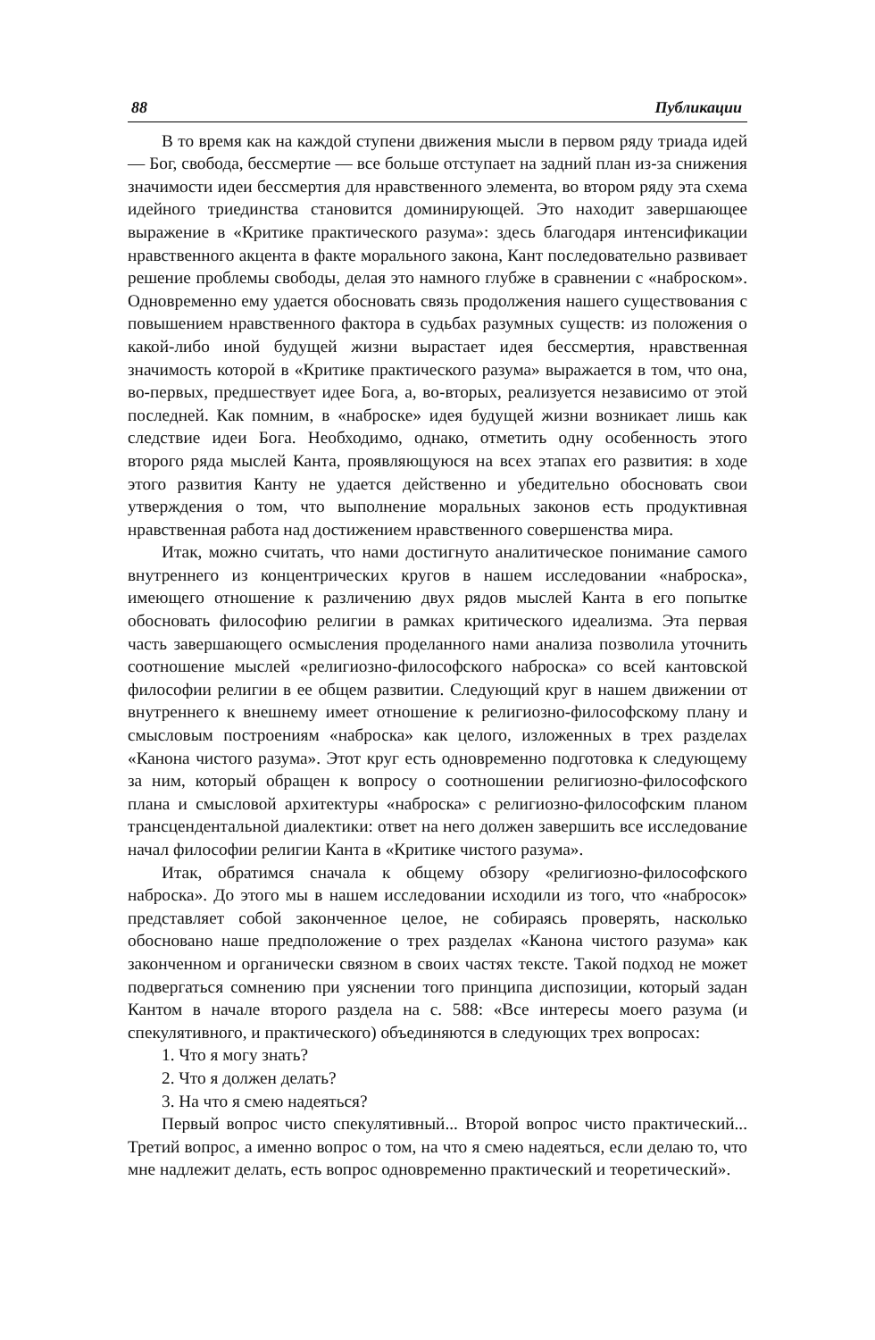88 Публикации
В то время как на каждой ступени движения мысли в первом ряду триада идей — Бог, свобода, бессмертие — все больше отступает на задний план из-за снижения значимости идеи бессмертия для нравственного элемента, во втором ряду эта схема идейного триединства становится доминирующей. Это находит завершающее выражение в «Критике практического разума»: здесь благодаря интенсификации нравственного акцента в факте морального закона, Кант последовательно развивает решение проблемы свободы, делая это намного глубже в сравнении с «наброском». Одновременно ему удается обосновать связь продолжения нашего существования с повышением нравственного фактора в судьбах разумных существ: из положения о какой-либо иной будущей жизни вырастает идея бессмертия, нравственная значимость которой в «Критике практического разума» выражается в том, что она, во-первых, предшествует идее Бога, а, во-вторых, реализуется независимо от этой последней. Как помним, в «наброске» идея будущей жизни возникает лишь как следствие идеи Бога. Необходимо, однако, отметить одну особенность этого второго ряда мыслей Канта, проявляющуюся на всех этапах его развития: в ходе этого развития Канту не удается действенно и убедительно обосновать свои утверждения о том, что выполнение моральных законов есть продуктивная нравственная работа над достижением нравственного совершенства мира.
Итак, можно считать, что нами достигнуто аналитическое понимание самого внутреннего из концентрических кругов в нашем исследовании «наброска», имеющего отношение к различению двух рядов мыслей Канта в его попытке обосновать философию религии в рамках критического идеализма. Эта первая часть завершающего осмысления проделанного нами анализа позволила уточнить соотношение мыслей «религиозно-философского наброска» со всей кантовской философии религии в ее общем развитии. Следующий круг в нашем движении от внутреннего к внешнему имеет отношение к религиозно-философскому плану и смысловым построениям «наброска» как целого, изложенных в трех разделах «Канона чистого разума». Этот круг есть одновременно подготовка к следующему за ним, который обращен к вопросу о соотношении религиозно-философского плана и смысловой архитектуры «наброска» с религиозно-философским планом трансцендентальной диалектики: ответ на него должен завершить все исследование начал философии религии Канта в «Критике чистого разума».
Итак, обратимся сначала к общему обзору «религиозно-философского наброска». До этого мы в нашем исследовании исходили из того, что «набросок» представляет собой законченное целое, не собираясь проверять, насколько обосновано наше предположение о трех разделах «Канона чистого разума» как законченном и органически связном в своих частях тексте. Такой подход не может подвергаться сомнению при уяснении того принципа диспозиции, который задан Кантом в начале второго раздела на с. 588: «Все интересы моего разума (и спекулятивного, и практического) объединяются в следующих трех вопросах:
1. Что я могу знать?
2. Что я должен делать?
3. На что я смею надеяться?
Первый вопрос чисто спекулятивный... Второй вопрос чисто практический... Третий вопрос, а именно вопрос о том, на что я смею надеяться, если делаю то, что мне надлежит делать, есть вопрос одновременно практический и теоретический».